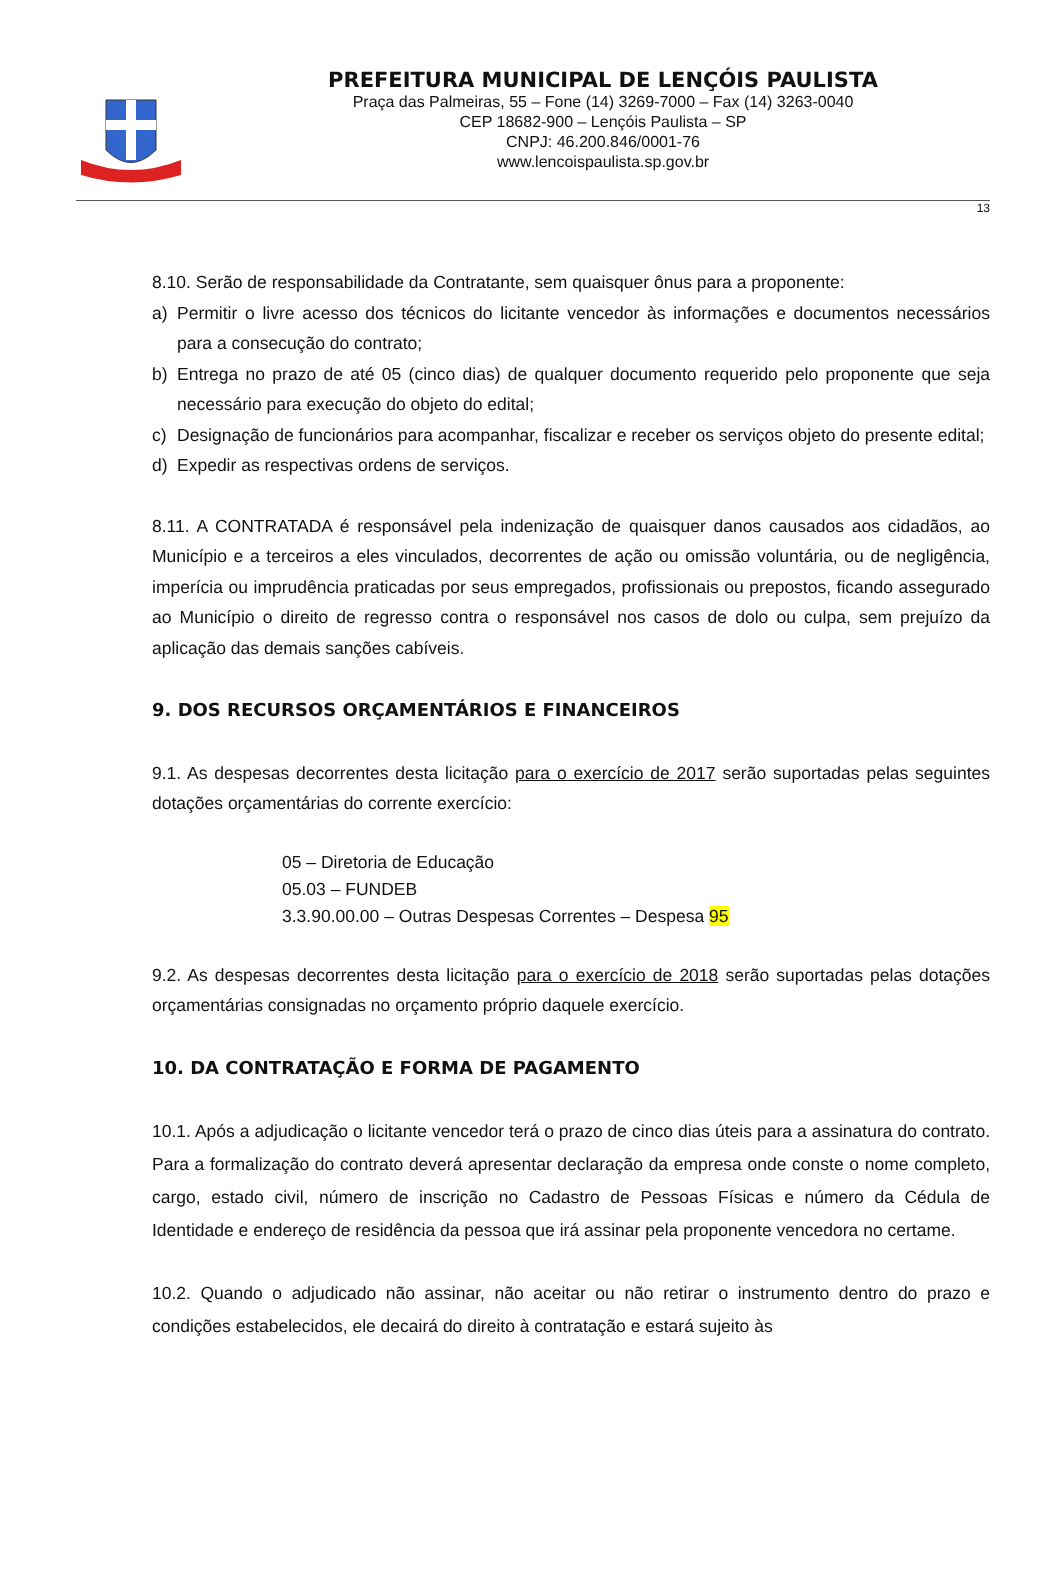PREFEITURA MUNICIPAL DE LENÇÓIS PAULISTA
Praça das Palmeiras, 55 – Fone (14) 3269-7000 – Fax (14) 3263-0040
CEP 18682-900 – Lençóis Paulista – SP
CNPJ: 46.200.846/0001-76
www.lencoispaulista.sp.gov.br
13
8.10. Serão de responsabilidade da Contratante, sem quaisquer ônus para a proponente:
a) Permitir o livre acesso dos técnicos do licitante vencedor às informações e documentos necessários para a consecução do contrato;
b) Entrega no prazo de até 05 (cinco dias) de qualquer documento requerido pelo proponente que seja necessário para execução do objeto do edital;
c) Designação de funcionários para acompanhar, fiscalizar e receber os serviços objeto do presente edital;
d) Expedir as respectivas ordens de serviços.
8.11. A CONTRATADA é responsável pela indenização de quaisquer danos causados aos cidadãos, ao Município e a terceiros a eles vinculados, decorrentes de ação ou omissão voluntária, ou de negligência, imperícia ou imprudência praticadas por seus empregados, profissionais ou prepostos, ficando assegurado ao Município o direito de regresso contra o responsável nos casos de dolo ou culpa, sem prejuízo da aplicação das demais sanções cabíveis.
9. DOS RECURSOS ORÇAMENTÁRIOS E FINANCEIROS
9.1. As despesas decorrentes desta licitação para o exercício de 2017 serão suportadas pelas seguintes dotações orçamentárias do corrente exercício:
05 – Diretoria de Educação
05.03 – FUNDEB
3.3.90.00.00 – Outras Despesas Correntes – Despesa 95
9.2. As despesas decorrentes desta licitação para o exercício de 2018 serão suportadas pelas dotações orçamentárias consignadas no orçamento próprio daquele exercício.
10. DA CONTRATAÇÃO E FORMA DE PAGAMENTO
10.1. Após a adjudicação o licitante vencedor terá o prazo de cinco dias úteis para a assinatura do contrato. Para a formalização do contrato deverá apresentar declaração da empresa onde conste o nome completo, cargo, estado civil, número de inscrição no Cadastro de Pessoas Físicas e número da Cédula de Identidade e endereço de residência da pessoa que irá assinar pela proponente vencedora no certame.
10.2. Quando o adjudicado não assinar, não aceitar ou não retirar o instrumento dentro do prazo e condições estabelecidos, ele decairá do direito à contratação e estará sujeito às